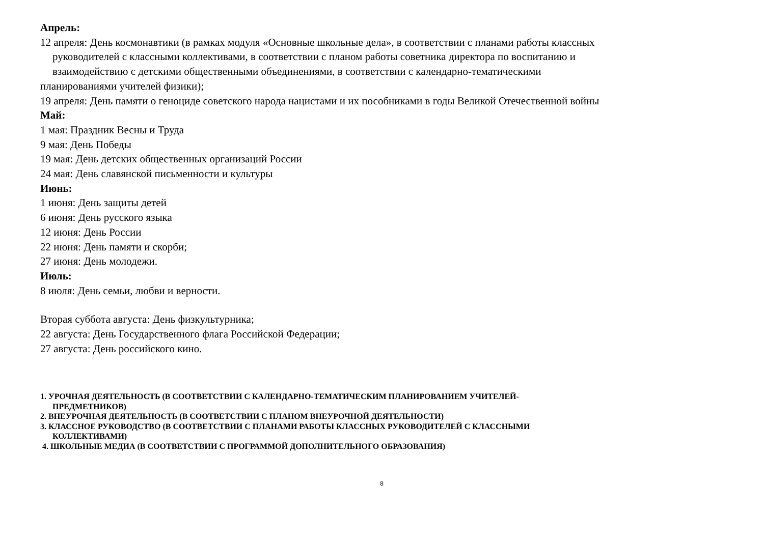Апрель:
12 апреля: День космонавтики (в рамках модуля «Основные школьные дела», в соответствии с планами работы классных
руководителей с классными коллективами, в соответствии с планом работы советника директора по воспитанию и
взаимодействию с детскими общественными объединениями, в соответствии с календарно-тематическими
планированиями учителей физики);
19 апреля: День памяти о геноциде советского народа нацистами и их пособниками в годы Великой Отечественной войны
Май:
1 мая: Праздник Весны и Труда
9 мая: День Победы
19 мая: День детских общественных организаций России
24 мая: День славянской письменности и культуры
Июнь:
1 июня: День защиты детей
6 июня: День русского языка
12 июня: День России
22 июня: День памяти и скорби;
27 июня: День молодежи.
Июль:
8 июля: День семьи, любви и верности.
Вторая суббота августа: День физкультурника;
22 августа: День Государственного флага Российской Федерации;
27 августа: День российского кино.
1. УРОЧНАЯ ДЕЯТЕЛЬНОСТЬ (В СООТВЕТСТВИИ С КАЛЕНДАРНО-ТЕМАТИЧЕСКИМ ПЛАНИРОВАНИЕМ УЧИТЕЛЕЙ-
ПРЕДМЕТНИКОВ)
2. ВНЕУРОЧНАЯ ДЕЯТЕЛЬНОСТЬ (В СООТВЕТСТВИИ С ПЛАНОМ ВНЕУРОЧНОЙ ДЕЯТЕЛЬНОСТИ)
3. КЛАССНОЕ РУКОВОДСТВО (В СООТВЕТСТВИИ С ПЛАНАМИ РАБОТЫ КЛАССНЫХ РУКОВОДИТЕЛЕЙ С КЛАССНЫМИ
КОЛЛЕКТИВАМИ)
4. ШКОЛЬНЫЕ МЕДИА (В СООТВЕТСТВИИ С ПРОГРАММОЙ ДОПОЛНИТЕЛЬНОГО ОБРАЗОВАНИЯ)
8